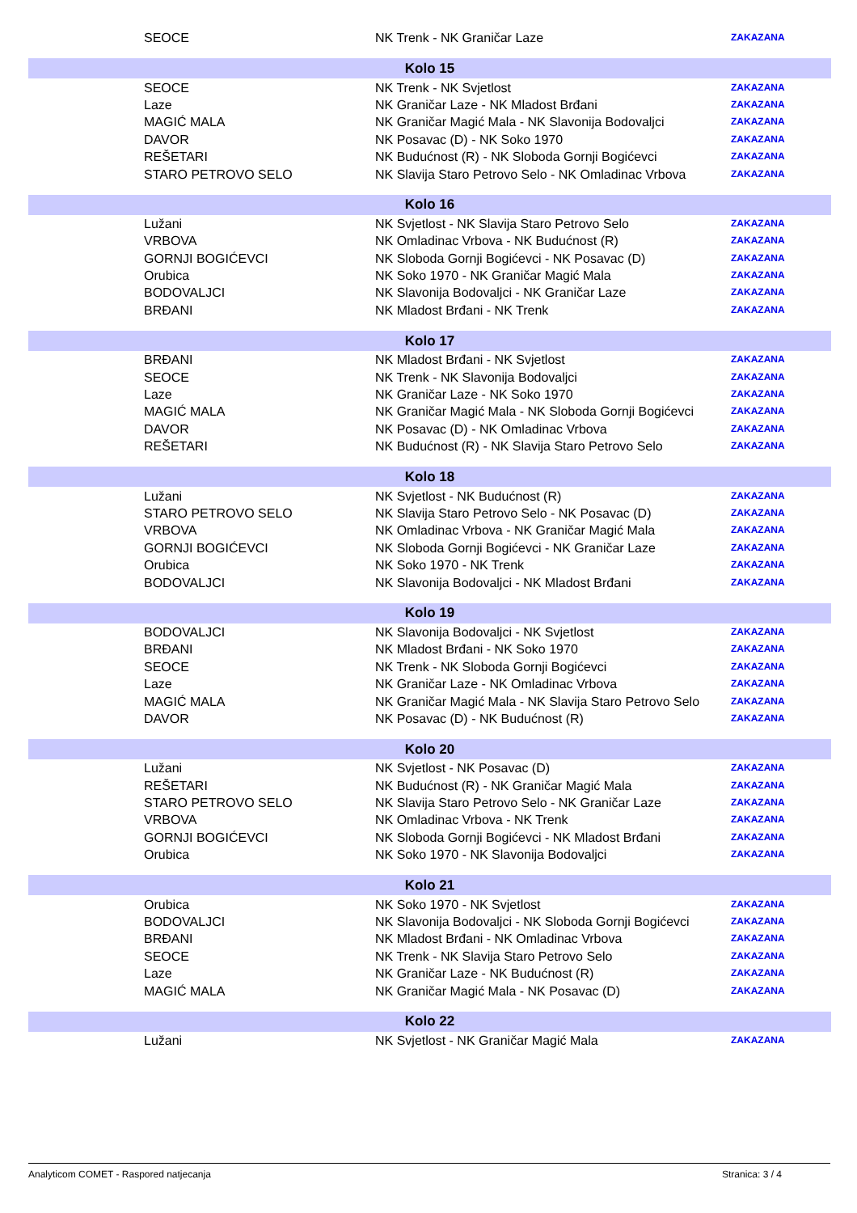| | SEOCE | NK Trenk - NK Graničar Laze | ZAKAZANA |
| Kolo 15 | | | |
| | SEOCE | NK Trenk - NK Svjetlost | ZAKAZANA |
| | Laze | NK Graničar Laze - NK Mladost Brđani | ZAKAZANA |
| | MAGIĆ MALA | NK Graničar Magić Mala - NK Slavonija Bodovaljci | ZAKAZANA |
| | DAVOR | NK Posavac (D) - NK Soko 1970 | ZAKAZANA |
| | REŠETARI | NK Budućnost (R) - NK Sloboda Gornji Bogićevci | ZAKAZANA |
| | STARO PETROVO SELO | NK Slavija Staro Petrovo Selo - NK Omladinac Vrbova | ZAKAZANA |
| Kolo 16 | | | |
| | Lužani | NK Svjetlost - NK Slavija Staro Petrovo Selo | ZAKAZANA |
| | VRBOVA | NK Omladinac Vrbova - NK Budućnost (R) | ZAKAZANA |
| | GORNJI BOGIĆEVCI | NK Sloboda Gornji Bogićevci - NK Posavac (D) | ZAKAZANA |
| | Orubica | NK Soko 1970 - NK Graničar Magić Mala | ZAKAZANA |
| | BODOVALJCI | NK Slavonija Bodovaljci - NK Graničar Laze | ZAKAZANA |
| | BRĐANI | NK Mladost Brđani - NK Trenk | ZAKAZANA |
| Kolo 17 | | | |
| | BRĐANI | NK Mladost Brđani - NK Svjetlost | ZAKAZANA |
| | SEOCE | NK Trenk - NK Slavonija Bodovaljci | ZAKAZANA |
| | Laze | NK Graničar Laze - NK Soko 1970 | ZAKAZANA |
| | MAGIĆ MALA | NK Graničar Magić Mala - NK Sloboda Gornji Bogićevci | ZAKAZANA |
| | DAVOR | NK Posavac (D) - NK Omladinac Vrbova | ZAKAZANA |
| | REŠETARI | NK Budućnost (R) - NK Slavija Staro Petrovo Selo | ZAKAZANA |
| Kolo 18 | | | |
| | Lužani | NK Svjetlost - NK Budućnost (R) | ZAKAZANA |
| | STARO PETROVO SELO | NK Slavija Staro Petrovo Selo - NK Posavac (D) | ZAKAZANA |
| | VRBOVA | NK Omladinac Vrbova - NK Graničar Magić Mala | ZAKAZANA |
| | GORNJI BOGIĆEVCI | NK Sloboda Gornji Bogićevci - NK Graničar Laze | ZAKAZANA |
| | Orubica | NK Soko 1970 - NK Trenk | ZAKAZANA |
| | BODOVALJCI | NK Slavonija Bodovaljci - NK Mladost Brđani | ZAKAZANA |
| Kolo 19 | | | |
| | BODOVALJCI | NK Slavonija Bodovaljci - NK Svjetlost | ZAKAZANA |
| | BRĐANI | NK Mladost Brđani - NK Soko 1970 | ZAKAZANA |
| | SEOCE | NK Trenk - NK Sloboda Gornji Bogićevci | ZAKAZANA |
| | Laze | NK Graničar Laze - NK Omladinac Vrbova | ZAKAZANA |
| | MAGIĆ MALA | NK Graničar Magić Mala - NK Slavija Staro Petrovo Selo | ZAKAZANA |
| | DAVOR | NK Posavac (D) - NK Budućnost (R) | ZAKAZANA |
| Kolo 20 | | | |
| | Lužani | NK Svjetlost - NK Posavac (D) | ZAKAZANA |
| | REŠETARI | NK Budućnost (R) - NK Graničar Magić Mala | ZAKAZANA |
| | STARO PETROVO SELO | NK Slavija Staro Petrovo Selo - NK Graničar Laze | ZAKAZANA |
| | VRBOVA | NK Omladinac Vrbova - NK Trenk | ZAKAZANA |
| | GORNJI BOGIĆEVCI | NK Sloboda Gornji Bogićevci - NK Mladost Brđani | ZAKAZANA |
| | Orubica | NK Soko 1970 - NK Slavonija Bodovaljci | ZAKAZANA |
| Kolo 21 | | | |
| | Orubica | NK Soko 1970 - NK Svjetlost | ZAKAZANA |
| | BODOVALJCI | NK Slavonija Bodovaljci - NK Sloboda Gornji Bogićevci | ZAKAZANA |
| | BRĐANI | NK Mladost Brđani - NK Omladinac Vrbova | ZAKAZANA |
| | SEOCE | NK Trenk - NK Slavija Staro Petrovo Selo | ZAKAZANA |
| | Laze | NK Graničar Laze - NK Budućnost (R) | ZAKAZANA |
| | MAGIĆ MALA | NK Graničar Magić Mala - NK Posavac (D) | ZAKAZANA |
| Kolo 22 | | | |
| | Lužani | NK Svjetlost - NK Graničar Magić Mala | ZAKAZANA |
Analyticom COMET - Raspored natjecanja Stranica: 3 / 4